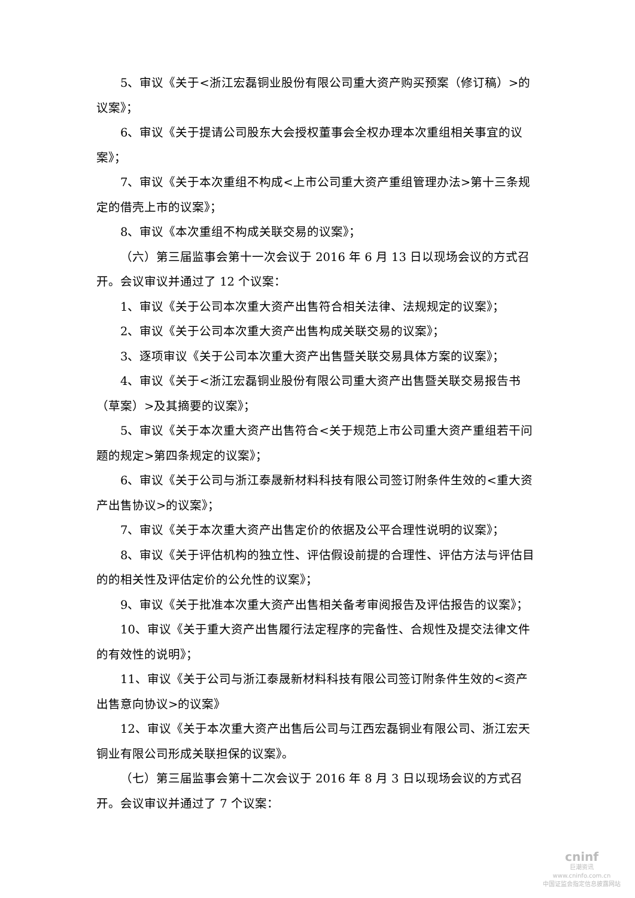5、审议《关于<浙江宏磊铜业股份有限公司重大资产购买预案（修订稿）>的议案》；
6、审议《关于提请公司股东大会授权董事会全权办理本次重组相关事宜的议案》；
7、审议《关于本次重组不构成<上市公司重大资产重组管理办法>第十三条规定的借壳上市的议案》；
8、审议《本次重组不构成关联交易的议案》；
（六）第三届监事会第十一次会议于 2016 年 6 月 13 日以现场会议的方式召开。会议审议并通过了 12 个议案：
1、审议《关于公司本次重大资产出售符合相关法律、法规规定的议案》；
2、审议《关于公司本次重大资产出售构成关联交易的议案》；
3、逐项审议《关于公司本次重大资产出售暨关联交易具体方案的议案》；
4、审议《关于<浙江宏磊铜业股份有限公司重大资产出售暨关联交易报告书（草案）>及其摘要的议案》；
5、审议《关于本次重大资产出售符合<关于规范上市公司重大资产重组若干问题的规定>第四条规定的议案》；
6、审议《关于公司与浙江泰晟新材料科技有限公司签订附条件生效的<重大资产出售协议>的议案》；
7、审议《关于本次重大资产出售定价的依据及公平合理性说明的议案》；
8、审议《关于评估机构的独立性、评估假设前提的合理性、评估方法与评估目的的相关性及评估定价的公允性的议案》；
9、审议《关于批准本次重大资产出售相关备考审阅报告及评估报告的议案》；
10、审议《关于重大资产出售履行法定程序的完备性、合规性及提交法律文件的有效性的说明》；
11、审议《关于公司与浙江泰晟新材料科技有限公司签订附条件生效的<资产出售意向协议>的议案》
12、审议《关于本次重大资产出售后公司与江西宏磊铜业有限公司、浙江宏天铜业有限公司形成关联担保的议案》。
（七）第三届监事会第十二次会议于 2016 年 8 月 3 日以现场会议的方式召开。会议审议并通过了 7 个议案：
cninf
巨潮资讯
www.cninfo.com.cn
中国证监会指定信息披露网站